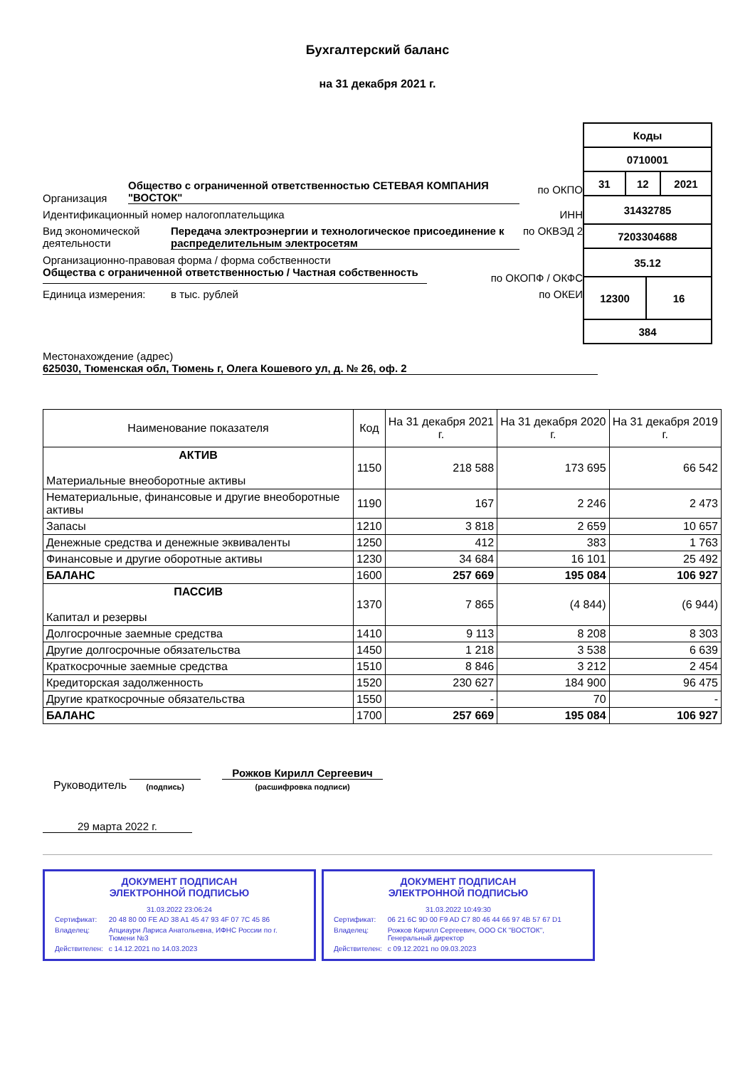Бухгалтерский баланс
на 31 декабря 2021 г.
Организация Общество с ограниченной ответственностью СЕТЕВАЯ КОМПАНИЯ "ВОСТОК" по ОКПО
Идентификационный номер налогоплательщика ИНН
Вид экономической деятельности Передача электроэнергии и технологическое присоединение к распределительным электросетям по ОКВЭД 2
Организационно-правовая форма / форма собственности
Общества с ограниченной ответственностью / Частная собственность по ОКОПФ / ОКФС
Единица измерения: в тыс. рублей по ОКЕИ
| Коды | | | |
| 0710001 | | | |
| 31 | 12 | | 2021 |
| 31432785 | | | |
| 7203304688 | | | |
| 35.12 | | | |
| 12300 | | 16 | |
| 384 | | | |
Местонахождение (адрес)
625030, Тюменская обл, Тюмень г, Олега Кошевого ул, д. № 26, оф. 2
| Наименование показателя | Код | На 31 декабря 2021 г. | На 31 декабря 2020 г. | На 31 декабря 2019 г. |
| --- | --- | --- | --- | --- |
| АКТИВ Материальные внеоборотные активы | 1150 | 218 588 | 173 695 | 66 542 |
| Нематериальные, финансовые и другие внеоборотные активы | 1190 | 167 | 2 246 | 2 473 |
| Запасы | 1210 | 3 818 | 2 659 | 10 657 |
| Денежные средства и денежные эквиваленты | 1250 | 412 | 383 | 1 763 |
| Финансовые и другие оборотные активы | 1230 | 34 684 | 16 101 | 25 492 |
| БАЛАНС | 1600 | 257 669 | 195 084 | 106 927 |
| ПАССИВ Капитал и резервы | 1370 | 7 865 | (4 844) | (6 944) |
| Долгосрочные заемные средства | 1410 | 9 113 | 8 208 | 8 303 |
| Другие долгосрочные обязательства | 1450 | 1 218 | 3 538 | 6 639 |
| Краткосрочные заемные средства | 1510 | 8 846 | 3 212 | 2 454 |
| Кредиторская задолженность | 1520 | 230 627 | 184 900 | 96 475 |
| Другие краткосрочные обязательства | 1550 | - | 70 | - |
| БАЛАНС | 1700 | 257 669 | 195 084 | 106 927 |
Руководитель (подпись) Рожков Кирилл Сергеевич
(расшифровка подписи)
29 марта 2022 г.
ДОКУМЕНТ ПОДПИСАН
ЭЛЕКТРОННОЙ ПОДПИСЬЮ
31.03.2022 23:06:24
| Сертификат: | 20 48 80 00 FE AD 38 A1 45 47 93 4F 07 7C 45 86 |
| Владелец: | Апциаури Лариса Анатольевна, ИФНС России по г. Тюмени №3 |
| Действителен: | с 14.12.2021 по 14.03.2023 |
ДОКУМЕНТ ПОДПИСАН
ЭЛЕКТРОННОЙ ПОДПИСЬЮ
31.03.2022 10:49:30
| Сертификат: | 06 21 6C 9D 00 F9 AD C7 80 46 44 66 97 4B 57 67 D1 |
| Владелец: | Рожков Кирилл Сергеевич, ООО СК "ВОСТОК", Генеральный директор |
| Действителен: | с 09.12.2021 по 09.03.2023 |